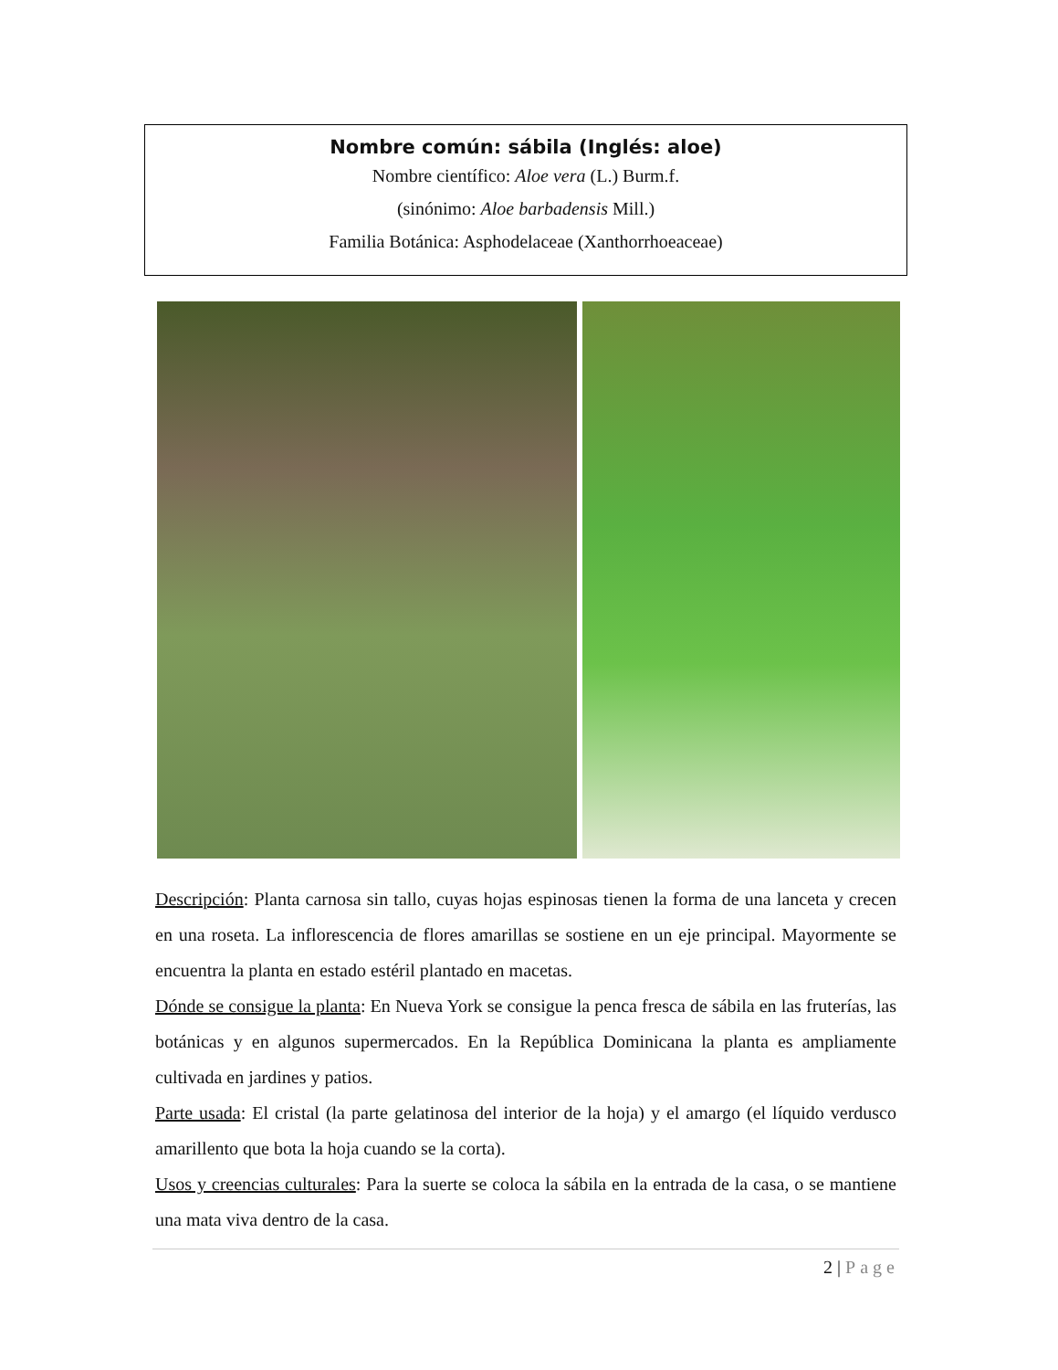Nombre común: sábila (Inglés: aloe)
Nombre científico: Aloe vera (L.) Burm.f.
(sinónimo: Aloe barbadensis Mill.)
Familia Botánica: Asphodelaceae (Xanthorrhoeaceae)
Descripción: Planta carnosa sin tallo, cuyas hojas espinosas tienen la forma de una lanceta y crecen en una roseta. La inflorescencia de flores amarillas se sostiene en un eje principal. Mayormente se encuentra la planta en estado estéril plantado en macetas.
Dónde se consigue la planta: En Nueva York se consigue la penca fresca de sábila en las fruterías, las botánicas y en algunos supermercados. En la República Dominicana la planta es ampliamente cultivada en jardines y patios.
Parte usada: El cristal (la parte gelatinosa del interior de la hoja) y el amargo (el líquido verdusco amarillento que bota la hoja cuando se la corta).
Usos y creencias culturales: Para la suerte se coloca la sábila en la entrada de la casa, o se mantiene una mata viva dentro de la casa.
2 | Page